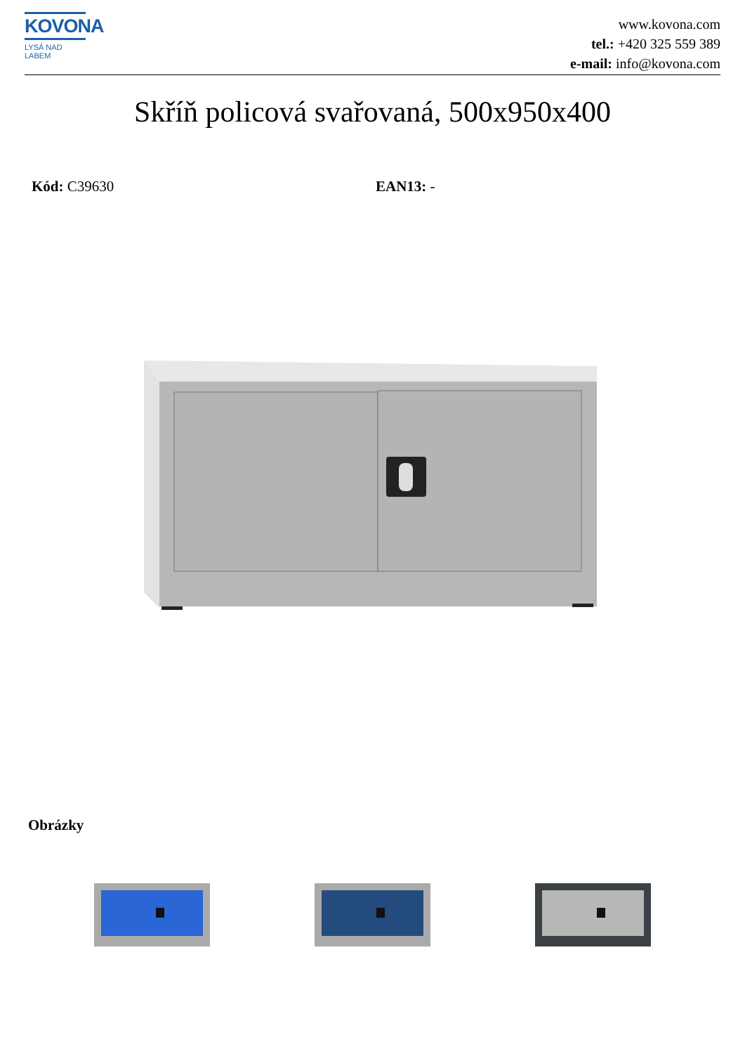KOVONA
LYSÁ NAD LABEM
www.kovona.com
tel.: +420 325 559 389
e-mail: info@kovona.com
Skříň policová svařovaná, 500x950x400
Kód: C39630 EAN13: -
Obrázky